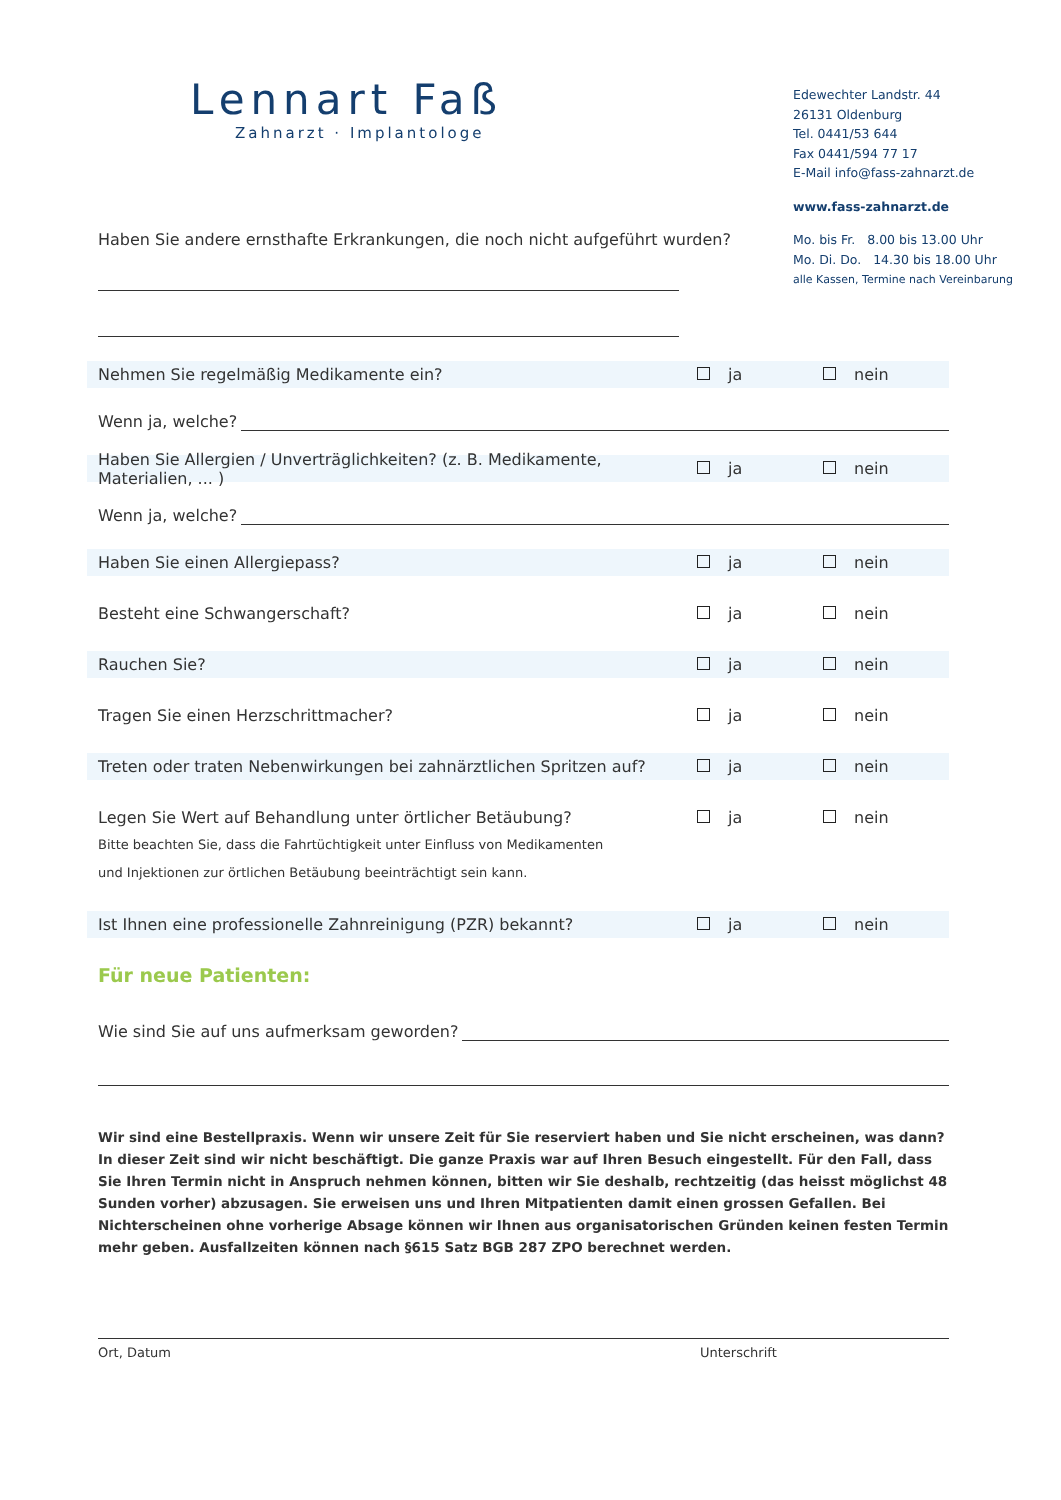Lennart Faß
Zahnarzt · Implantologe
Edewechter Landstr. 44
26131 Oldenburg
Tel. 0441/53 644
Fax 0441/594 77 17
E-Mail info@fass-zahnarzt.de
www.fass-zahnarzt.de
Mo. bis Fr. 8.00 bis 13.00 Uhr
Mo. Di. Do. 14.30 bis 18.00 Uhr
alle Kassen, Termine nach Vereinbarung
Haben Sie andere ernsthafte Erkrankungen, die noch nicht aufgeführt wurden?
Nehmen Sie regelmäßig Medikamente ein?
ja nein
Wenn ja, welche?
Haben Sie Allergien / Unverträglichkeiten? (z. B. Medikamente, Materialien, ... )
ja nein
Wenn ja, welche?
Haben Sie einen Allergiepass? ja nein
Besteht eine Schwangerschaft? ja nein
Rauchen Sie? ja nein
Tragen Sie einen Herzschrittmacher?
ja nein
Treten oder traten Nebenwirkungen bei zahnärztlichen Spritzen auf?
ja nein
Legen Sie Wert auf Behandlung unter örtlicher Betäubung?
ja nein
Bitte beachten Sie, dass die Fahrtüchtigkeit unter Einfluss von Medikamenten
und Injektionen zur örtlichen Betäubung beeinträchtigt sein kann.
Ist Ihnen eine professionelle Zahnreinigung (PZR) bekannt?
ja nein
Für neue Patienten:
Wie sind Sie auf uns aufmerksam geworden?
Wir sind eine Bestellpraxis. Wenn wir unsere Zeit für Sie reserviert haben und Sie nicht erscheinen, was dann? In dieser Zeit sind wir nicht beschäftigt. Die ganze Praxis war auf Ihren Besuch eingestellt. Für den Fall, dass Sie Ihren Termin nicht in Anspruch nehmen können, bitten wir Sie deshalb, rechtzeitig (das heisst möglichst 48 Sunden vorher) abzusagen. Sie erweisen uns und Ihren Mitpatienten damit einen grossen Gefallen. Bei Nichterscheinen ohne vorherige Absage können wir Ihnen aus organisatorischen Gründen keinen festen Termin mehr geben. Ausfallzeiten können nach §615 Satz BGB 287 ZPO berechnet werden.
Ort, Datum Unterschrift